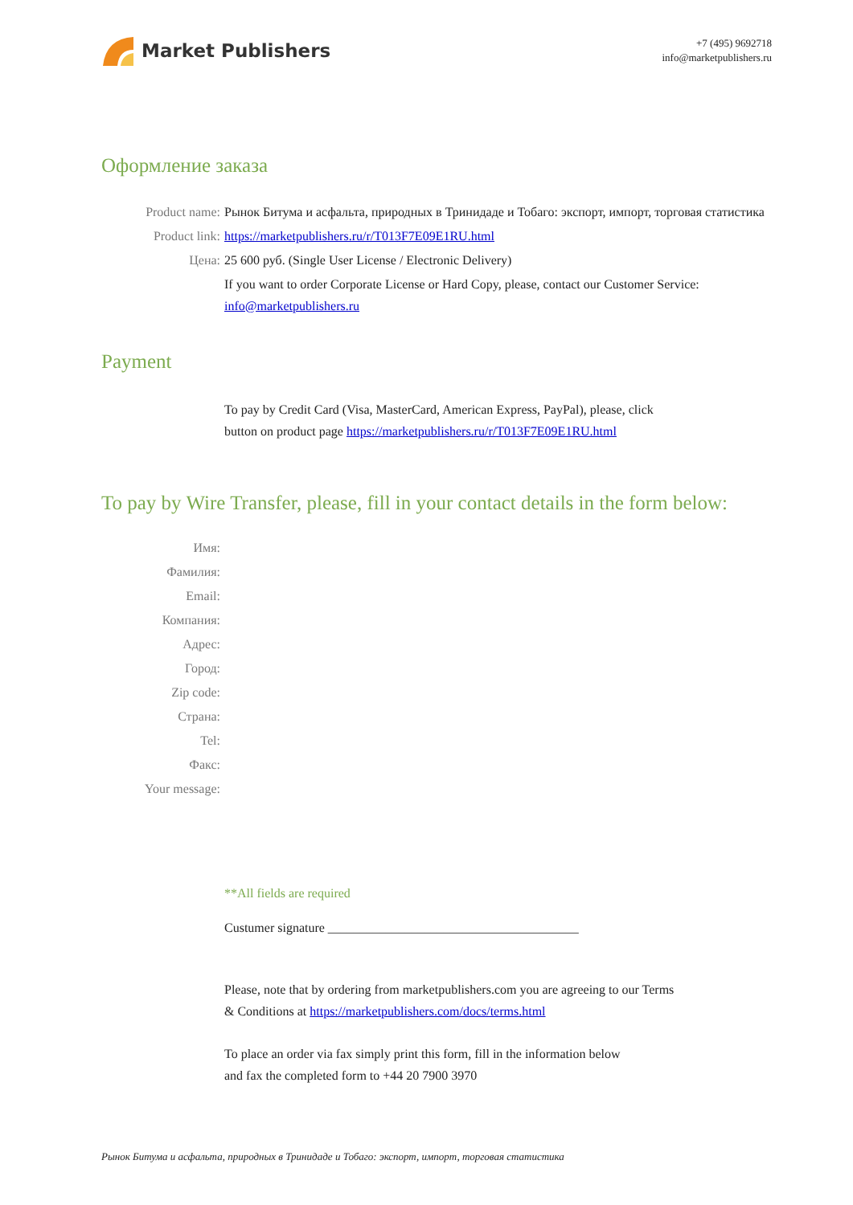Market Publishers
+7 (495) 9692718
info@marketpublishers.ru
Оформление заказа
Product name: Рынок Битума и асфальта, природных в Тринидаде и Тобаго: экспорт, импорт, торговая статистика
Product link: https://marketpublishers.ru/r/T013F7E09E1RU.html
Цена: 25 600 руб. (Single User License / Electronic Delivery)
If you want to order Corporate License or Hard Copy, please, contact our Customer Service:
info@marketpublishers.ru
Payment
To pay by Credit Card (Visa, MasterCard, American Express, PayPal), please, click
button on product page https://marketpublishers.ru/r/T013F7E09E1RU.html
To pay by Wire Transfer, please, fill in your contact details in the form below:
Имя:
Фамилия:
Email:
Компания:
Адрес:
Город:
Zip code:
Страна:
Tel:
Факс:
Your message:
**All fields are required
Custumer signature _______________________________________
Please, note that by ordering from marketpublishers.com you are agreeing to our Terms
& Conditions at https://marketpublishers.com/docs/terms.html
To place an order via fax simply print this form, fill in the information below
and fax the completed form to +44 20 7900 3970
Рынок Битума и асфальта, природных в Тринидаде и Тобаго: экспорт, импорт, торговая статистика